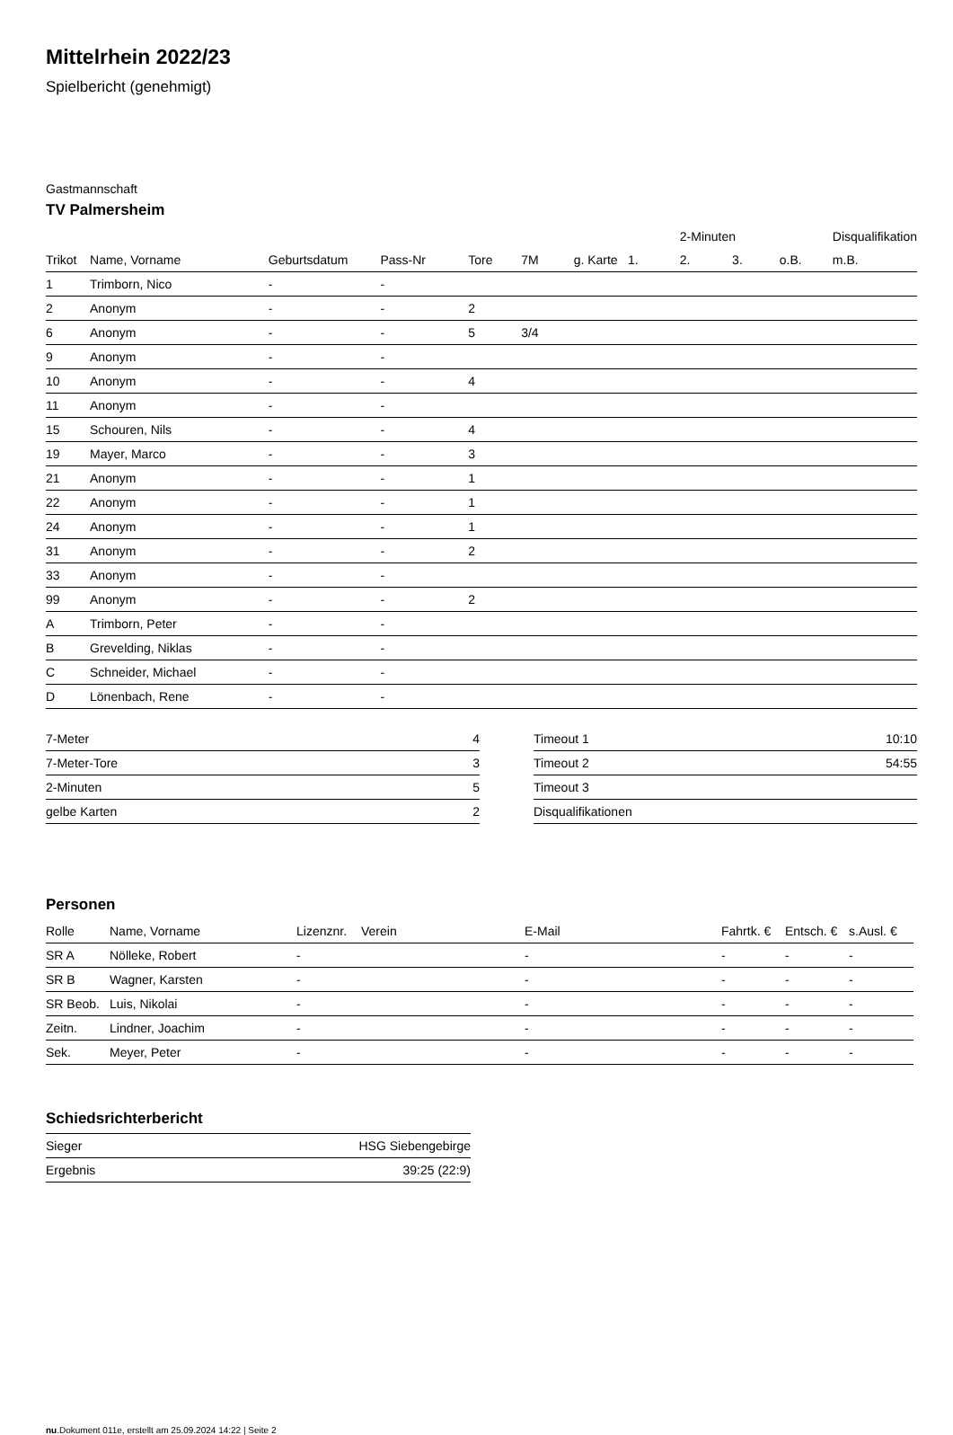Mittelrhein 2022/23
Spielbericht (genehmigt)
Gastmannschaft
TV Palmersheim
| | | | | | | | | 2-Minuten | | | Disqualifikation |
| Trikot | Name, Vorname | Geburtsdatum | Pass-Nr | Tore | 7M | g. Karte | 1. | 2. | 3. | o.B. | m.B. |
| 1 | Trimborn, Nico | - | - | | | | | | | | |
| 2 | Anonym | - | - | 2 | | | | | | | |
| 6 | Anonym | - | - | 5 | 3/4 | | | | | | |
| 9 | Anonym | - | - | | | | | | | | |
| 10 | Anonym | - | - | 4 | | | | | | | |
| 11 | Anonym | - | - | | | | | | | | |
| 15 | Schouren, Nils | - | - | 4 | | | | | | | |
| 19 | Mayer, Marco | - | - | 3 | | | | | | | |
| 21 | Anonym | - | - | 1 | | | | | | | |
| 22 | Anonym | - | - | 1 | | | | | | | |
| 24 | Anonym | - | - | 1 | | | | | | | |
| 31 | Anonym | - | - | 2 | | | | | | | |
| 33 | Anonym | - | - | | | | | | | | |
| 99 | Anonym | - | - | 2 | | | | | | | |
| A | Trimborn, Peter | - | - | | | | | | | | |
| B | Grevelding, Niklas | - | - | | | | | | | | |
| C | Schneider, Michael | - | - | | | | | | | | |
| D | Lönenbach, Rene | - | - | | | | | | | | |
| 7-Meter | 4 |
| 7-Meter-Tore | 3 |
| 2-Minuten | 5 |
| gelbe Karten | 2 |
| Timeout 1 | 10:10 |
| Timeout 2 | 54:55 |
| Timeout 3 | |
| Disqualifikationen | |
Personen
| Rolle | Name, Vorname | Lizenznr. | Verein | E-Mail | Fahrtk. € | Entsch. € | s.Ausl. € |
| --- | --- | --- | --- | --- | --- | --- | --- |
| SR A | Nölleke, Robert | - | | - | - | - | - |
| SR B | Wagner, Karsten | - | | - | - | - | - |
| SR Beob. | Luis, Nikolai | - | | - | - | - | - |
| Zeitn. | Lindner, Joachim | - | | - | - | - | - |
| Sek. | Meyer, Peter | - | | - | - | - | - |
Schiedsrichterbericht
| Sieger | HSG Siebengebirge |
| Ergebnis | 39:25 (22:9) |
nu.Dokument 011e, erstellt am 25.09.2024 14:22 | Seite 2